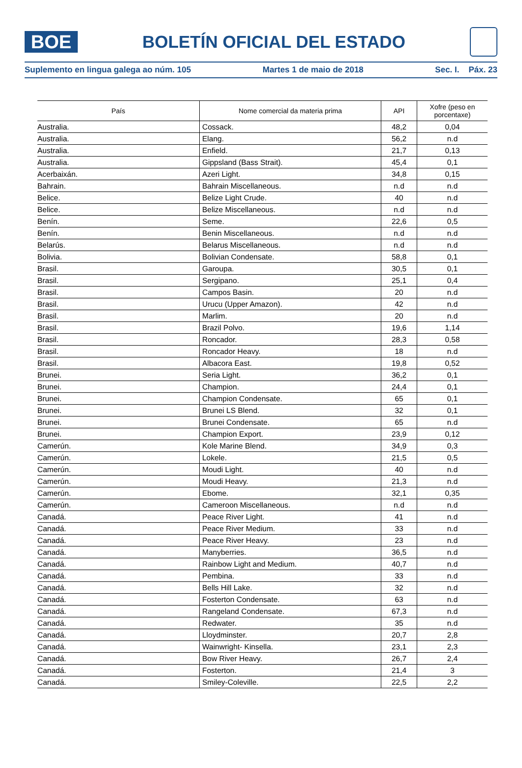BOE
BOLETÍN OFICIAL DEL ESTADO
Suplemento en lingua galega ao núm. 105 Martes 1 de maio de 2018 Sec. I. Páx. 23
| País | Nome comercial da materia prima | API | Xofre (peso en porcentaxe) |
| --- | --- | --- | --- |
| Australia. | Cossack. | 48,2 | 0,04 |
| Australia. | Elang. | 56,2 | n.d |
| Australia. | Enfield. | 21,7 | 0,13 |
| Australia. | Gippsland (Bass Strait). | 45,4 | 0,1 |
| Acerbaixán. | Azeri Light. | 34,8 | 0,15 |
| Bahrain. | Bahrain Miscellaneous. | n.d | n.d |
| Belice. | Belize Light Crude. | 40 | n.d |
| Belice. | Belize Miscellaneous. | n.d | n.d |
| Benín. | Seme. | 22,6 | 0,5 |
| Benín. | Benin Miscellaneous. | n.d | n.d |
| Belarús. | Belarus Miscellaneous. | n.d | n.d |
| Bolivia. | Bolivian Condensate. | 58,8 | 0,1 |
| Brasil. | Garoupa. | 30,5 | 0,1 |
| Brasil. | Sergipano. | 25,1 | 0,4 |
| Brasil. | Campos Basin. | 20 | n.d |
| Brasil. | Urucu (Upper Amazon). | 42 | n.d |
| Brasil. | Marlim. | 20 | n.d |
| Brasil. | Brazil Polvo. | 19,6 | 1,14 |
| Brasil. | Roncador. | 28,3 | 0,58 |
| Brasil. | Roncador Heavy. | 18 | n.d |
| Brasil. | Albacora East. | 19,8 | 0,52 |
| Brunei. | Seria Light. | 36,2 | 0,1 |
| Brunei. | Champion. | 24,4 | 0,1 |
| Brunei. | Champion Condensate. | 65 | 0,1 |
| Brunei. | Brunei LS Blend. | 32 | 0,1 |
| Brunei. | Brunei Condensate. | 65 | n.d |
| Brunei. | Champion Export. | 23,9 | 0,12 |
| Camerún. | Kole Marine Blend. | 34,9 | 0,3 |
| Camerún. | Lokele. | 21,5 | 0,5 |
| Camerún. | Moudi Light. | 40 | n.d |
| Camerún. | Moudi Heavy. | 21,3 | n.d |
| Camerún. | Ebome. | 32,1 | 0,35 |
| Camerún. | Cameroon Miscellaneous. | n.d | n.d |
| Canadá. | Peace River Light. | 41 | n.d |
| Canadá. | Peace River Medium. | 33 | n.d |
| Canadá. | Peace River Heavy. | 23 | n.d |
| Canadá. | Manyberries. | 36,5 | n.d |
| Canadá. | Rainbow Light and Medium. | 40,7 | n.d |
| Canadá. | Pembina. | 33 | n.d |
| Canadá. | Bells Hill Lake. | 32 | n.d |
| Canadá. | Fosterton Condensate. | 63 | n.d |
| Canadá. | Rangeland Condensate. | 67,3 | n.d |
| Canadá. | Redwater. | 35 | n.d |
| Canadá. | Lloydminster. | 20,7 | 2,8 |
| Canadá. | Wainwright- Kinsella. | 23,1 | 2,3 |
| Canadá. | Bow River Heavy. | 26,7 | 2,4 |
| Canadá. | Fosterton. | 21,4 | 3 |
| Canadá. | Smiley-Coleville. | 22,5 | 2,2 |